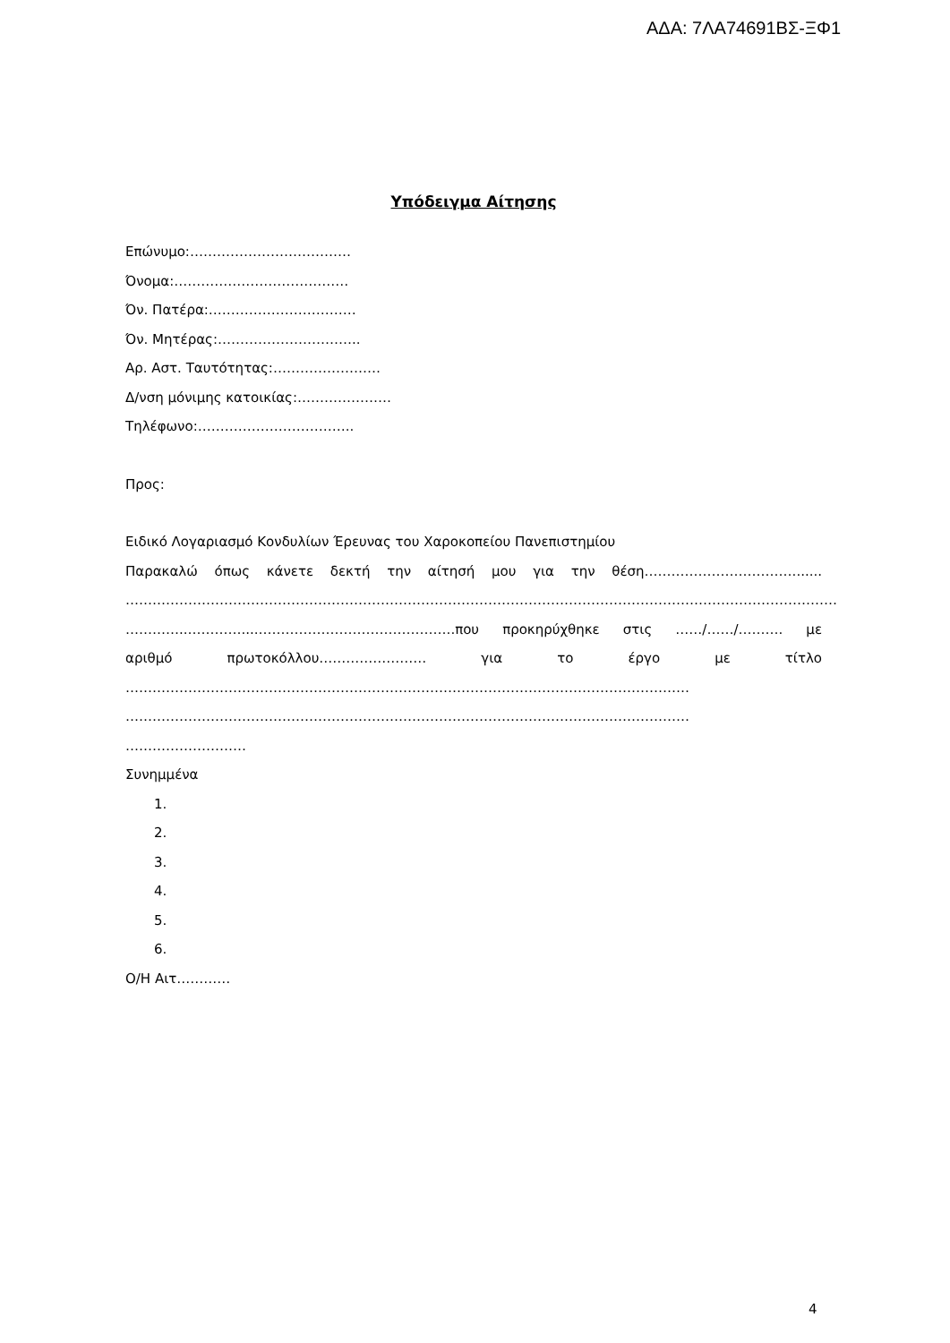ΑΔΑ: 7ΛΑ74691ΒΣ-ΞΦ1
Υπόδειγμα Αίτησης
Επώνυμο:………………………………
Όνομα:…………………………………
Όν. Πατέρα:……………………………
Όν. Μητέρας:…………………………..
Αρ. Αστ. Ταυτότητας:……………………
Δ/νση μόνιμης κατοικίας:…………………
Τηλέφωνο:……………………………..
Προς:
Ειδικό Λογαριασμό Κονδυλίων Έρευνας του Χαροκοπείου Πανεπιστημίου
Παρακαλώ όπως κάνετε δεκτή την αίτησή μου για την θέση…………………………….......
……………………………………………………………………………………………………………………………………………
…………..…………....……………………………………..που προκηρύχθηκε στις ……/……/………. με
αριθμό πρωτοκόλλου…………………… για το έργο με τίτλο
………………………………………………………………………………………………………………
………………………………………………………………………………………………………………
………………………
Συνημμένα
1.
2.
3.
4.
5.
6.
Ο/Η Αιτ…………
4